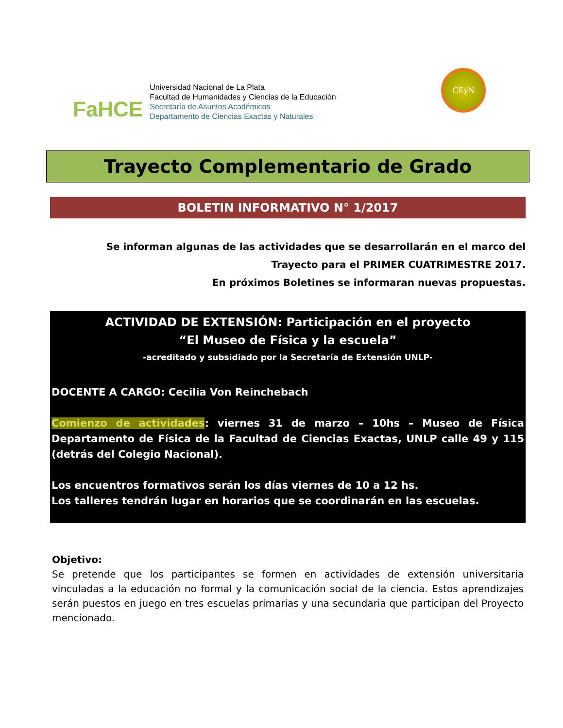FaHCE
Universidad Nacional de La Plata
Facultad de Humanidades y Ciencias de la Educación
Secretaría de Asuntos Académicos
Departamento de Ciencias Exactas y Naturales
CEyN
Trayecto Complementario de Grado
BOLETIN INFORMATIVO N° 1/2017
Se informan algunas de las actividades que se desarrollarán en el marco del Trayecto para el PRIMER CUATRIMESTRE 2017.
En próximos Boletines se informaran nuevas propuestas.
ACTIVIDAD DE EXTENSIÓN: Participación en el proyecto
“El Museo de Física y la escuela”
-acreditado y subsidiado por la Secretaría de Extensión UNLP-
DOCENTE A CARGO: Cecilia Von Reinchebach
Comienzo de actividades: viernes 31 de marzo – 10hs – Museo de Física Departamento de Física de la Facultad de Ciencias Exactas, UNLP calle 49 y 115 (detrás del Colegio Nacional).
Los encuentros formativos serán los días viernes de 10 a 12 hs.
Los talleres tendrán lugar en horarios que se coordinarán en las escuelas.
Objetivo:
Se pretende que los participantes se formen en actividades de extensión universitaria vinculadas a la educación no formal y la comunicación social de la ciencia. Estos aprendizajes serán puestos en juego en tres escuelas primarias y una secundaria que participan del Proyecto mencionado.